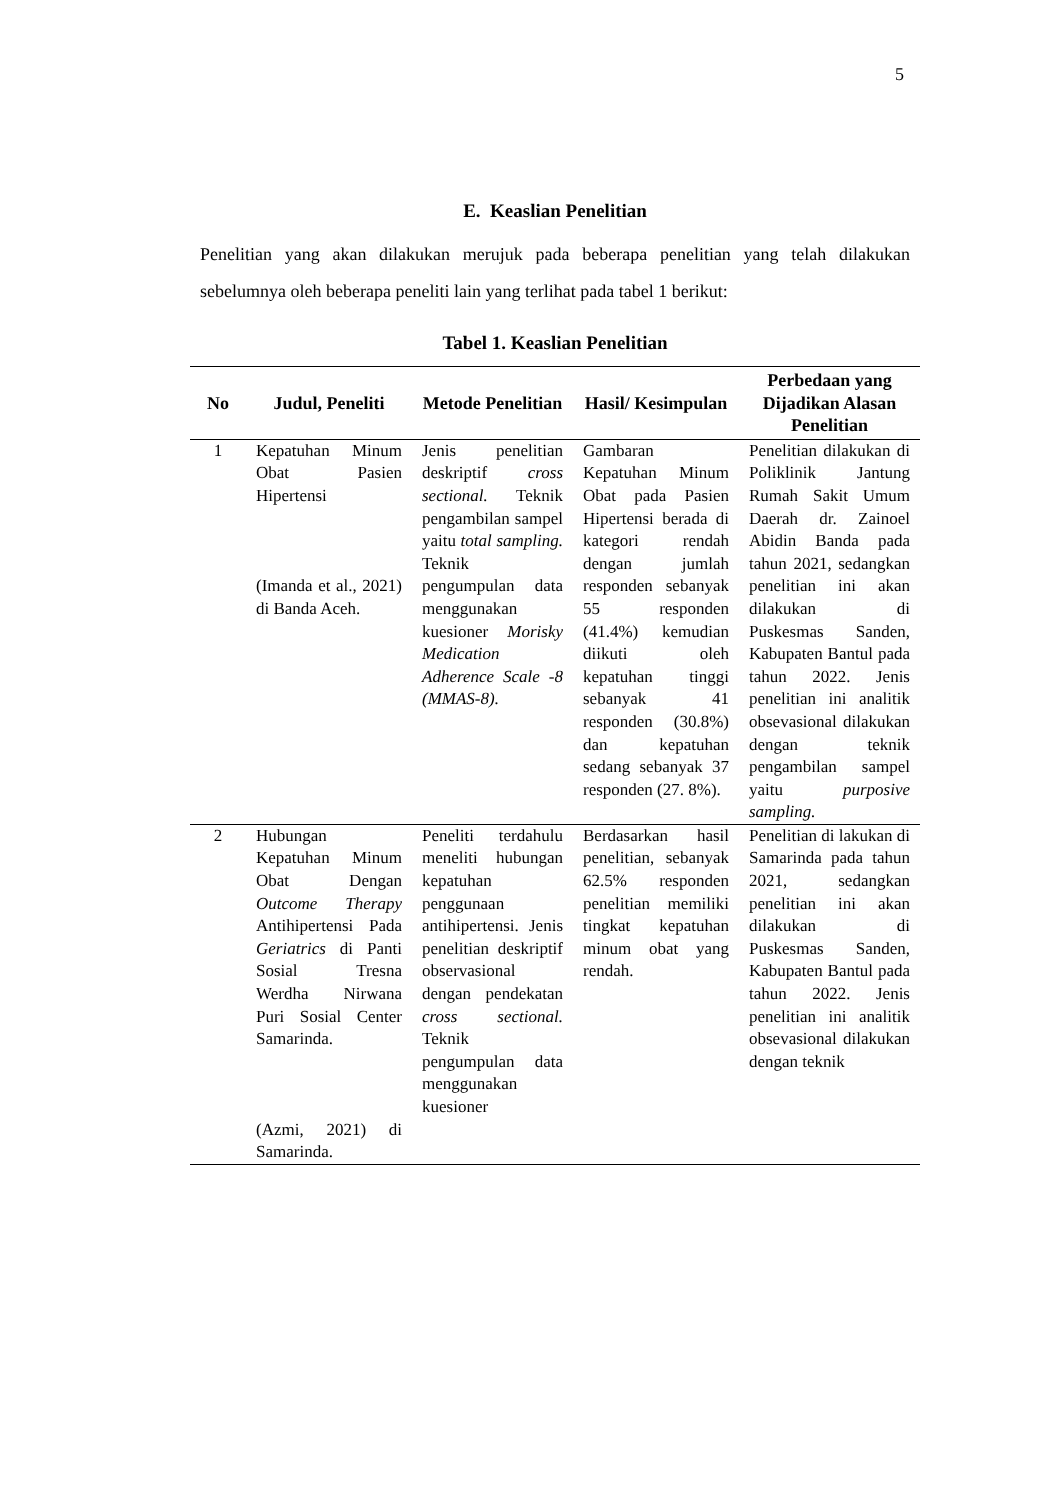5
E. Keaslian Penelitian
Penelitian yang akan dilakukan merujuk pada beberapa penelitian yang telah dilakukan sebelumnya oleh beberapa peneliti lain yang terlihat pada tabel 1 berikut:
Tabel 1. Keaslian Penelitian
| No | Judul, Peneliti | Metode Penelitian | Hasil/ Kesimpulan | Perbedaan yang Dijadikan Alasan Penelitian |
| --- | --- | --- | --- | --- |
| 1 | Kepatuhan Minum Obat Pasien Hipertensi (Imanda et al., 2021) di Banda Aceh. | Jenis penelitian deskriptif cross sectional. Teknik pengambilan sampel yaitu total sampling. Teknik pengumpulan data menggunakan kuesioner Morisky Medication Adherence Scale -8 (MMAS-8). | Gambaran Kepatuhan Minum Obat pada Pasien Hipertensi berada di kategori rendah dengan jumlah responden sebanyak 55 responden (41.4%) kemudian diikuti oleh kepatuhan tinggi sebanyak 41 responden (30.8%) dan kepatuhan sedang sebanyak 37 responden (27. 8%). | Penelitian dilakukan di Poliklinik Jantung Rumah Sakit Umum Daerah dr. Zainoel Abidin Banda pada tahun 2021, sedangkan penelitian ini akan dilakukan di Puskesmas Sanden, Kabupaten Bantul pada tahun 2022. Jenis penelitian ini analitik obsevasional dilakukan dengan teknik pengambilan sampel yaitu purposive sampling. |
| 2 | Hubungan Kepatuhan Minum Obat Dengan Outcome Therapy Antihipertensi Pada Geriatrics di Panti Sosial Tresna Werdha Nirwana Puri Sosial Center Samarinda. (Azmi, 2021) di Samarinda. | Peneliti terdahulu meneliti hubungan kepatuhan penggunaan antihipertensi. Jenis penelitian deskriptif observasional dengan pendekatan cross sectional. Teknik pengumpulan data menggunakan kuesioner | Berdasarkan hasil penelitian, sebanyak 62.5% responden penelitian memiliki tingkat kepatuhan minum obat yang rendah. | Penelitian di lakukan di Samarinda pada tahun 2021, sedangkan penelitian ini akan dilakukan di Puskesmas Sanden, Kabupaten Bantul pada tahun 2022. Jenis penelitian ini analitik obsevasional dilakukan dengan teknik |